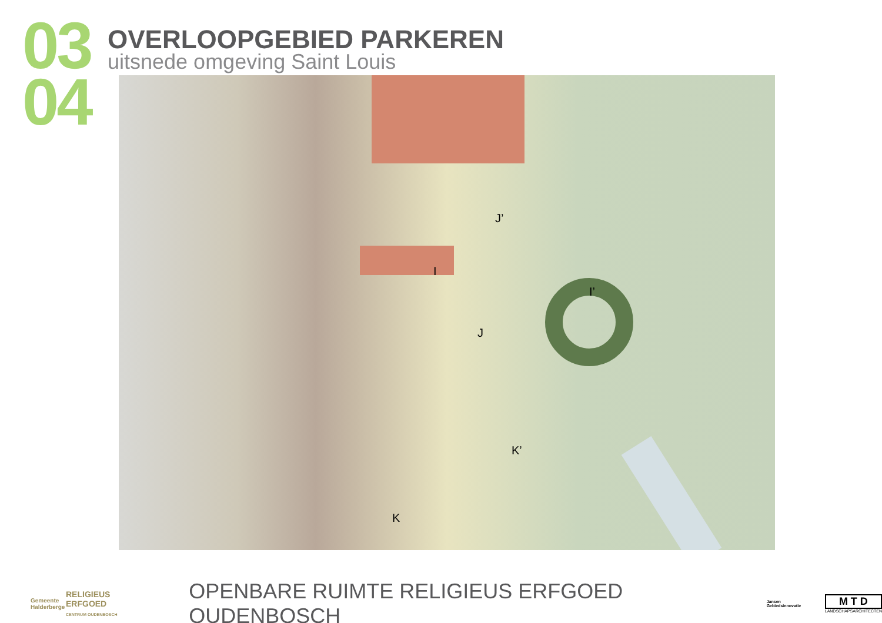03
04
OVERLOOPGEBIED PARKEREN
uitsnede omgeving Saint Louis
J’
I
I’
J
K’
K
Gemeente Halderberge
RELIGIEUS ERFGOED
CENTRUM OUDENBOSCH
OPENBARE RUIMTE RELIGIEUS ERFGOED OUDENBOSCH
Jansen Gebiedsinnovatie
M T D
LANDSCHAPSARCHITECTEN